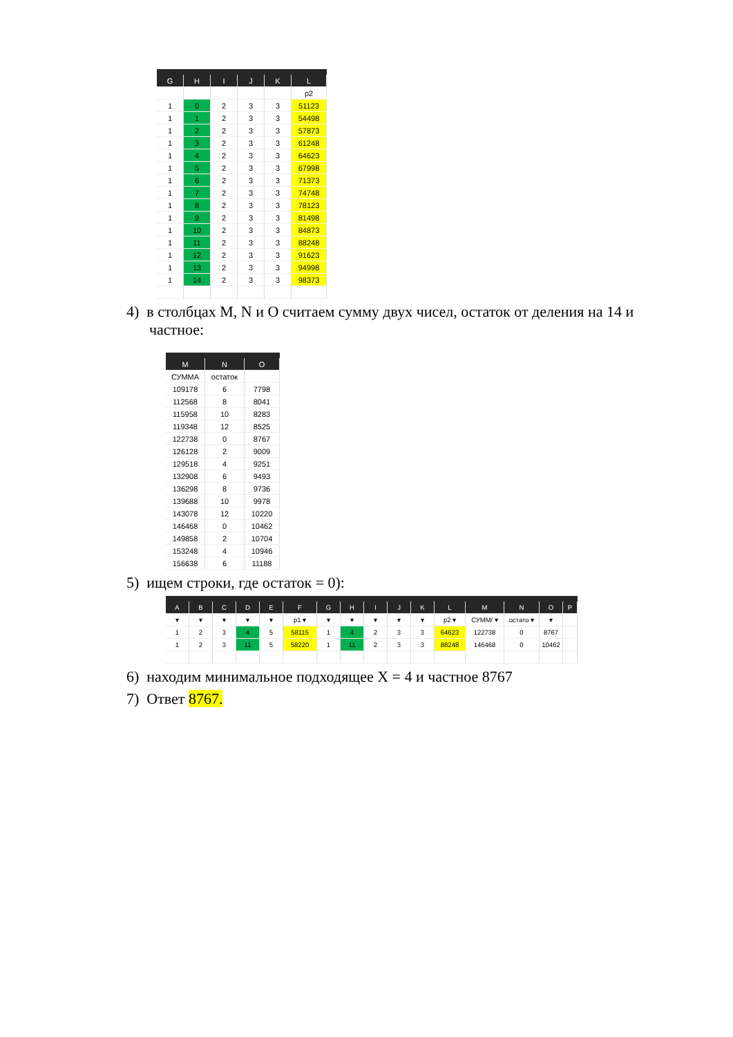| G | H | I | J | K | L |
| --- | --- | --- | --- | --- | --- |
| | | | | | p2 |
| 1 | 0 | 2 | 3 | 3 | 51123 |
| 1 | 1 | 2 | 3 | 3 | 54498 |
| 1 | 2 | 2 | 3 | 3 | 57873 |
| 1 | 3 | 2 | 3 | 3 | 61248 |
| 1 | 4 | 2 | 3 | 3 | 64623 |
| 1 | 5 | 2 | 3 | 3 | 67998 |
| 1 | 6 | 2 | 3 | 3 | 71373 |
| 1 | 7 | 2 | 3 | 3 | 74748 |
| 1 | 8 | 2 | 3 | 3 | 78123 |
| 1 | 9 | 2 | 3 | 3 | 81498 |
| 1 | 10 | 2 | 3 | 3 | 84873 |
| 1 | 11 | 2 | 3 | 3 | 88248 |
| 1 | 12 | 2 | 3 | 3 | 91623 |
| 1 | 13 | 2 | 3 | 3 | 94998 |
| 1 | 14 | 2 | 3 | 3 | 98373 |
4) в столбцах M, N и O считаем сумму двух чисел, остаток от деления на 14 и частное:
| M | N | O |
| --- | --- | --- |
| СУММА | остаток | |
| 109178 | 6 | 7798 |
| 112568 | 8 | 8041 |
| 115958 | 10 | 8283 |
| 119348 | 12 | 8525 |
| 122738 | 0 | 8767 |
| 126128 | 2 | 9009 |
| 129518 | 4 | 9251 |
| 132908 | 6 | 9493 |
| 136298 | 8 | 9736 |
| 139688 | 10 | 9978 |
| 143078 | 12 | 10220 |
| 146468 | 0 | 10462 |
| 149858 | 2 | 10704 |
| 153248 | 4 | 10946 |
| 156638 | 6 | 11188 |
5) ищем строки, где остаток = 0):
| A | B | C | D | E | F | G | H | I | J | K | L | M | N | O | P |
| --- | --- | --- | --- | --- | --- | --- | --- | --- | --- | --- | --- | --- | --- | --- | --- |
| ▾ | ▾ | ▾ | ▾ | ▾ | p1 ▾ | ▾ | ▾ | ▾ | ▾ | ▾ | p2 ▾ | СУММ/ ▾ | остато ▾ | ▾ | |
| 1 | 2 | 3 | 4 | 5 | 58115 | 1 | 4 | 2 | 3 | 3 | 64623 | 122738 | 0 | 8767 | |
| 1 | 2 | 3 | 11 | 5 | 58220 | 1 | 11 | 2 | 3 | 3 | 88248 | 146468 | 0 | 10462 | |
6) находим минимальное подходящее X = 4 и частное 8767
7) Ответ 8767.